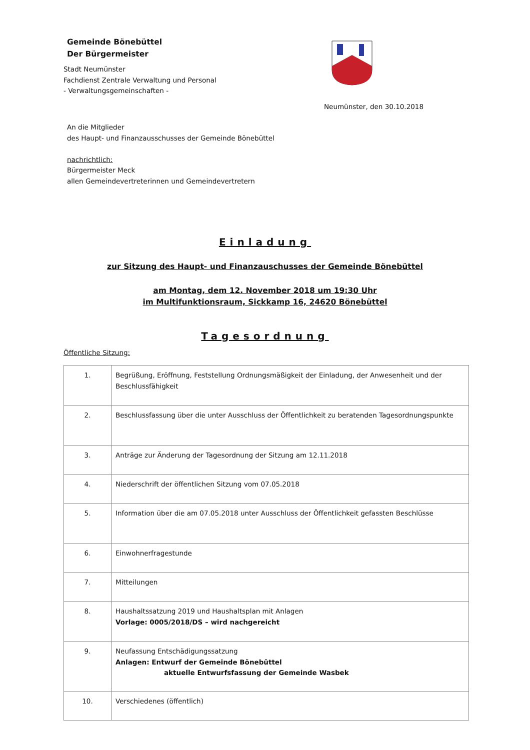Gemeinde Bönebüttel
Der Bürgermeister
Stadt Neumünster
Fachdienst Zentrale Verwaltung und Personal
- Verwaltungsgemeinschaften -
Neumünster, den 30.10.2018
An die Mitglieder
des Haupt- und Finanzausschusses der Gemeinde Bönebüttel
nachrichtlich:
Bürgermeister Meck
allen Gemeindevertreterinnen und Gemeindevertretern
Einladung
zur Sitzung des Haupt- und Finanzauschusses der Gemeinde Bönebüttel
am Montag, dem 12. November 2018 um 19:30 Uhr
im Multifunktionsraum, Sickkamp 16, 24620 Bönebüttel
Tagesordnung
Öffentliche Sitzung:
| 1. | Begrüßung, Eröffnung, Feststellung Ordnungsmäßigkeit der Einladung, der Anwesenheit und der Beschlussfähigkeit |
| 2. | Beschlussfassung über die unter Ausschluss der Öffentlichkeit zu beratenden Tagesordnungspunkte |
| 3. | Anträge zur Änderung der Tagesordnung der Sitzung am 12.11.2018 |
| 4. | Niederschrift der öffentlichen Sitzung vom 07.05.2018 |
| 5. | Information über die am 07.05.2018 unter Ausschluss der Öffentlichkeit gefassten Beschlüsse |
| 6. | Einwohnerfragestunde |
| 7. | Mitteilungen |
| 8. | Haushaltssatzung 2019 und Haushaltsplan mit Anlagen Vorlage: 0005/2018/DS – wird nachgereicht |
| 9. | Neufassung Entschädigungssatzung Anlagen: Entwurf der Gemeinde Bönebüttel aktuelle Entwurfsfassung der Gemeinde Wasbek |
| 10. | Verschiedenes (öffentlich) |